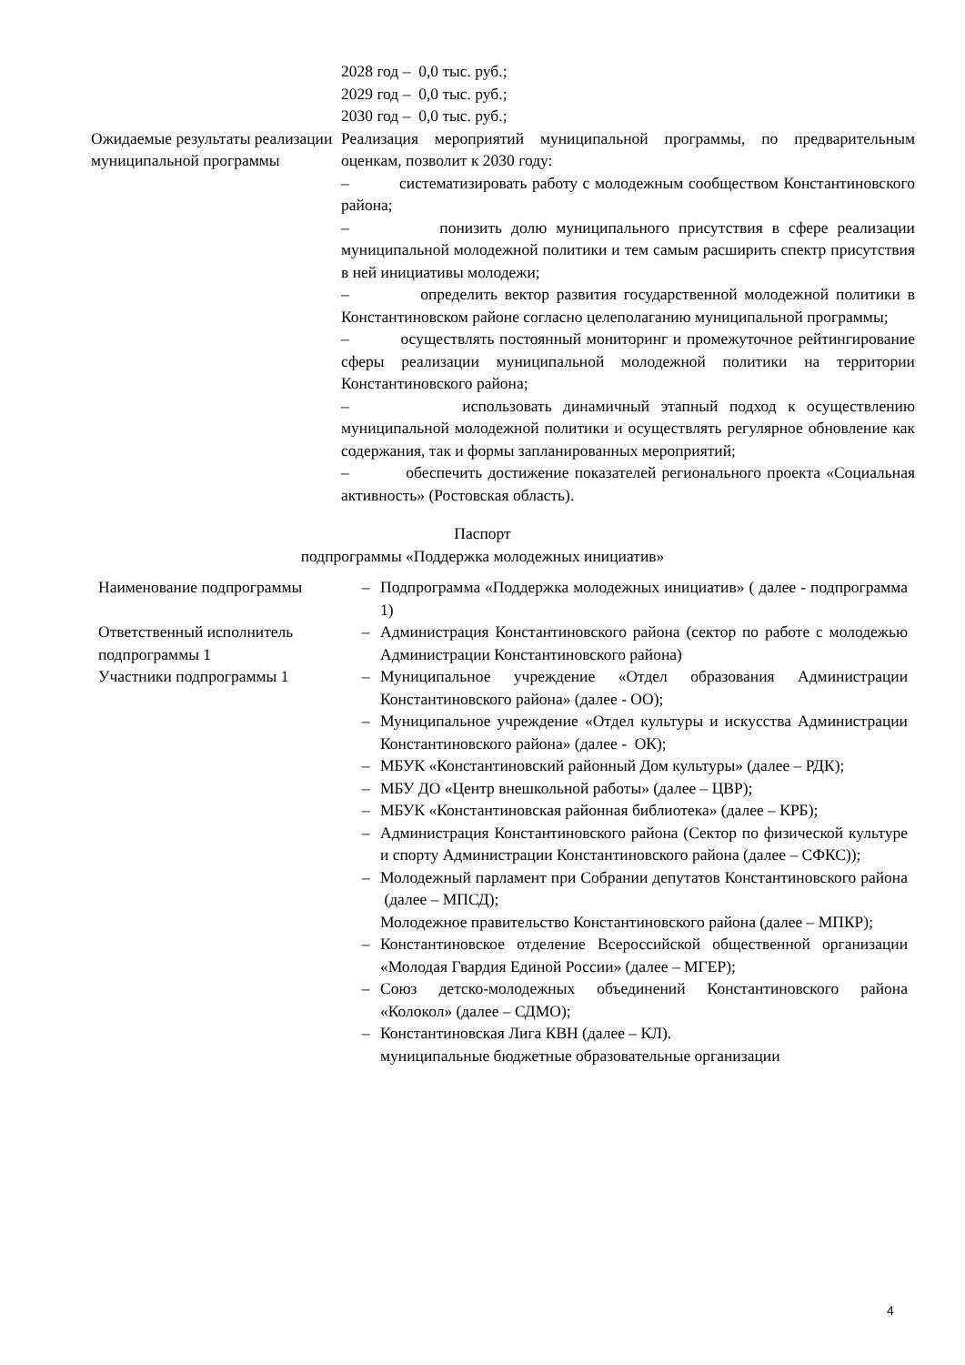| | 2028 год – 0,0 тыс. руб.; 2029 год – 0,0 тыс. руб.; 2030 год – 0,0 тыс. руб.; |
| Ожидаемые результаты реализации муниципальной программы | Реализация мероприятий муниципальной программы, по предварительным оценкам, позволит к 2030 году: – систематизировать работу с молодежным сообществом Константиновского района; – понизить долю муниципального присутствия в сфере реализации муниципальной молодежной политики и тем самым расширить спектр присутствия в ней инициативы молодежи; – определить вектор развития государственной молодежной политики в Константиновском районе согласно целеполаганию муниципальной программы; – осуществлять постоянный мониторинг и промежуточное рейтингирование сферы реализации муниципальной молодежной политики на территории Константиновского района; – использовать динамичный этапный подход к осуществлению муниципальной молодежной политики и осуществлять регулярное обновление как содержания, так и формы запланированных мероприятий; – обеспечить достижение показателей регионального проекта «Социальная активность» (Ростовская область). |
Паспорт
подпрограммы «Поддержка молодежных инициатив»
| Наименование подпрограммы | – | Подпрограмма «Поддержка молодежных инициатив» ( далее - подпрограмма 1) |
| Ответственный исполнитель подпрограммы 1 | – | Администрация Константиновского района (сектор по работе с молодежью Администрации Константиновского района) |
| Участники подпрограммы 1 | – | Муниципальное учреждение «Отдел образования Администрации Константиновского района» (далее - ОО); |
| | – | Муниципальное учреждение «Отдел культуры и искусства Администрации Константиновского района» (далее - ОК); |
| | – | МБУК «Константиновский районный Дом культуры» (далее – РДК); |
| | – | МБУ ДО «Центр внешкольной работы» (далее – ЦВР); |
| | – | МБУК «Константиновская районная библиотека» (далее – КРБ); |
| | – | Администрация Константиновского района (Сектор по физической культуре и спорту Администрации Константиновского района (далее – СФКС)); |
| | – | Молодежный парламент при Собрании депутатов Константиновского района (далее – МПСД); Молодежное правительство Константиновского района (далее – МПКР); |
| | – | Константиновское отделение Всероссийской общественной организации «Молодая Гвардия Единой России» (далее – МГЕР); |
| | – | Союз детско-молодежных объединений Константиновского района «Колокол» (далее – СДМО); |
| | – | Константиновская Лига КВН (далее – КЛ). муниципальные бюджетные образовательные организации |
4